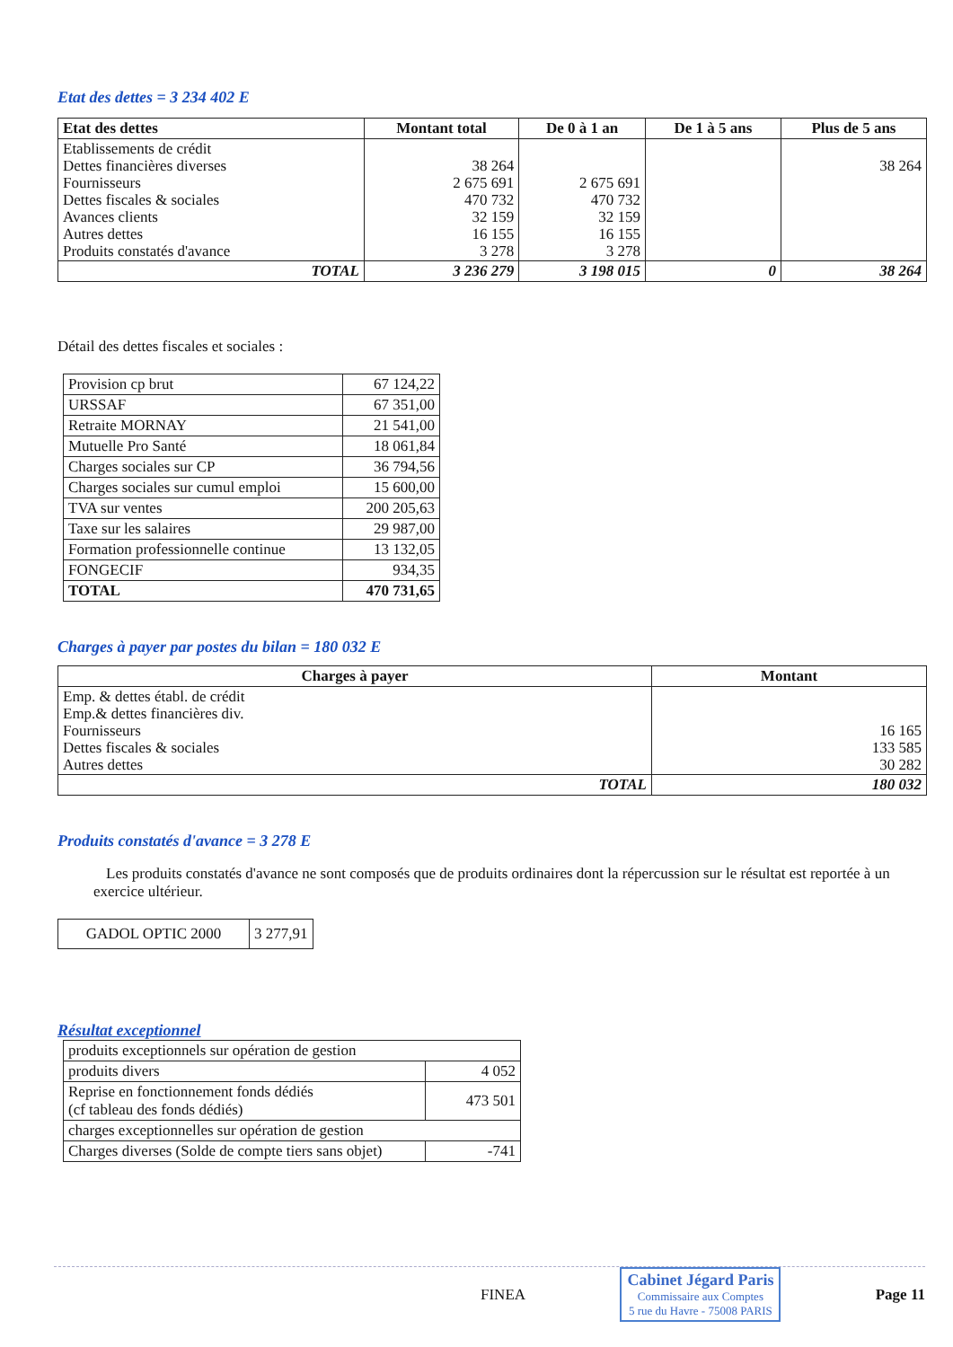Etat des dettes = 3 234 402 E
| Etat des dettes | Montant total | De 0 à 1 an | De 1 à 5 ans | Plus de 5 ans |
| --- | --- | --- | --- | --- |
| Etablissements de crédit Dettes financières diverses Fournisseurs Dettes fiscales & sociales Avances clients Autres dettes Produits constatés d'avance | 38 264 2 675 691 470 732 32 159 16 155 3 278 | 2 675 691 470 732 32 159 16 155 3 278 | | 38 264 |
| TOTAL | 3 236 279 | 3 198 015 | 0 | 38 264 |
Détail des dettes fiscales et sociales :
| Provision cp brut | 67 124,22 |
| URSSAF | 67 351,00 |
| Retraite MORNAY | 21 541,00 |
| Mutuelle Pro Santé | 18 061,84 |
| Charges sociales sur CP | 36 794,56 |
| Charges sociales sur cumul emploi | 15 600,00 |
| TVA sur ventes | 200 205,63 |
| Taxe sur les salaires | 29 987,00 |
| Formation professionnelle continue | 13 132,05 |
| FONGECIF | 934,35 |
| TOTAL | 470 731,65 |
Charges à payer par postes du bilan = 180 032 E
| Charges à payer | Montant |
| --- | --- |
| Emp. & dettes établ. de crédit Emp.& dettes financières div. Fournisseurs Dettes fiscales & sociales Autres dettes | 16 165 133 585 30 282 |
| TOTAL | 180 032 |
Produits constatés d'avance = 3 278 E
Les produits constatés d'avance ne sont composés que de produits ordinaires dont la répercussion sur le résultat est reportée à un exercice ultérieur.
| GADOL OPTIC 2000 | 3 277,91 |
Résultat exceptionnel
| produits exceptionnels sur opération de gestion | |
| produits divers | 4 052 |
| Reprise en fonctionnement fonds dédiés (cf tableau des fonds dédiés) | 473 501 |
| charges exceptionnelles sur opération de gestion | |
| Charges diverses (Solde de compte tiers sans objet) | -741 |
FINEA
Cabinet Jégard Paris
Commissaire aux Comptes
5 rue du Havre - 75008 PARIS
Page 11